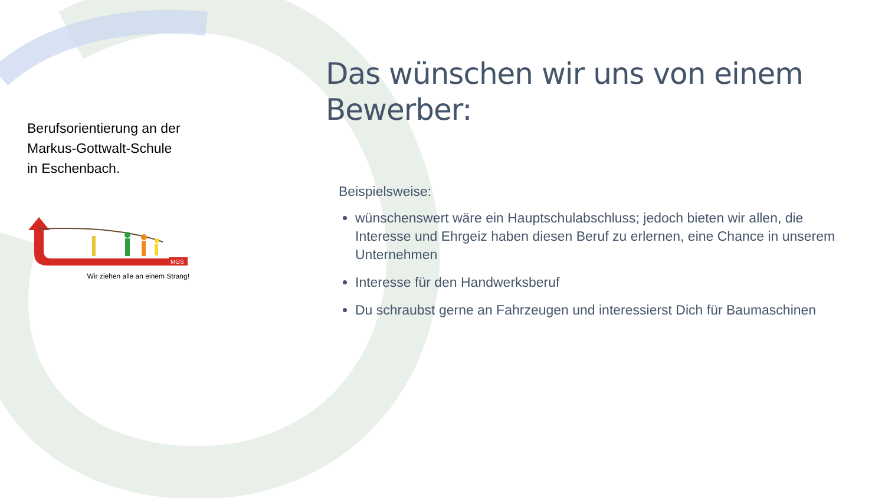Berufsorientierung an der
Markus-Gottwalt-Schule
in Eschenbach.
MGS
Wir ziehen alle an einem Strang!
Das wünschen wir uns von einem Bewerber:
Beispielsweise:
wünschenswert wäre ein Hauptschulabschluss; jedoch bieten wir allen, die Interesse und Ehrgeiz haben diesen Beruf zu erlernen, eine Chance in unserem Unternehmen
Interesse für den Handwerksberuf
Du schraubst gerne an Fahrzeugen und interessierst Dich für Baumaschinen